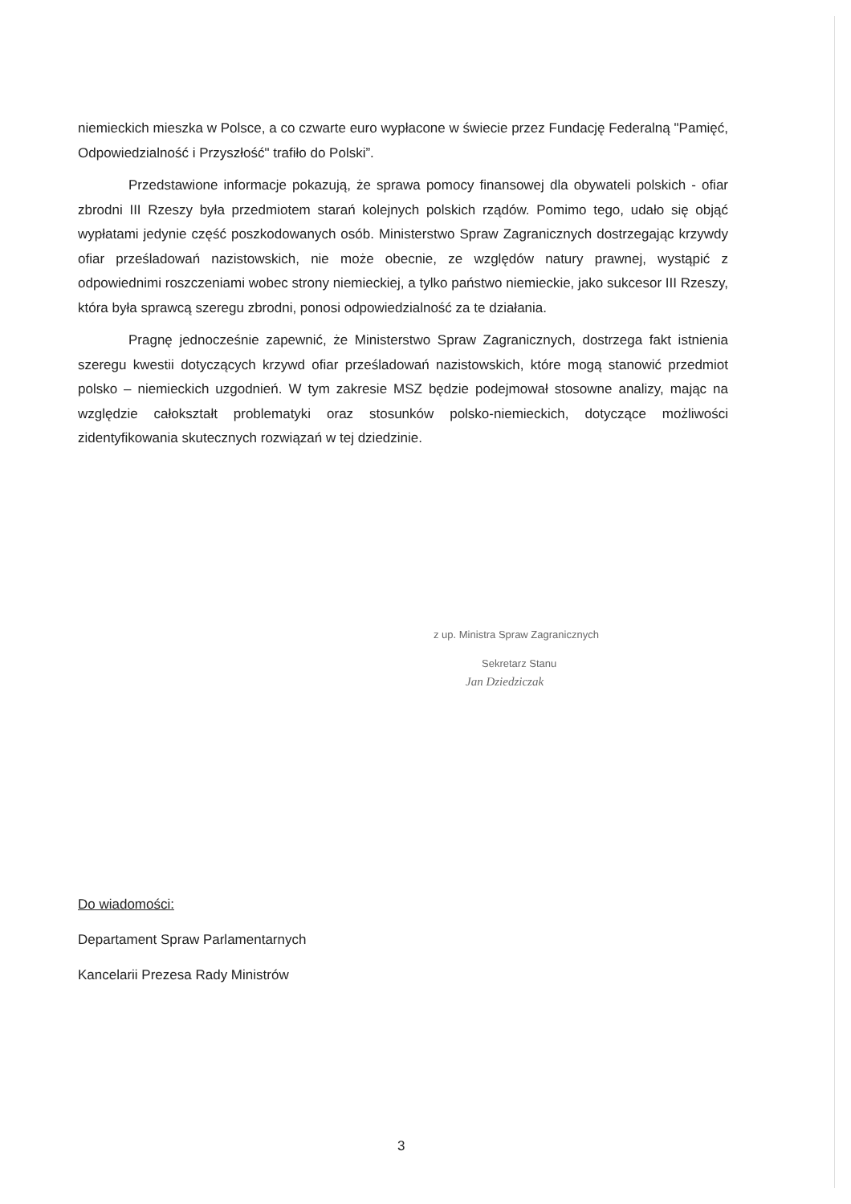niemieckich mieszka w Polsce, a co czwarte euro wypłacone w świecie przez Fundację Federalną "Pamięć, Odpowiedzialność i Przyszłość" trafiło do Polski”.
Przedstawione informacje pokazują, że sprawa pomocy finansowej dla obywateli polskich - ofiar zbrodni III Rzeszy była przedmiotem starań kolejnych polskich rządów. Pomimo tego, udało się objąć wypłatami jedynie część poszkodowanych osób. Ministerstwo Spraw Zagranicznych dostrzegając krzywdy ofiar prześladowań nazistowskich, nie może obecnie, ze względów natury prawnej, wystąpić z odpowiednimi roszczeniami wobec strony niemieckiej, a tylko państwo niemieckie, jako sukcesor III Rzeszy, która była sprawcą szeregu zbrodni, ponosi odpowiedzialność za te działania.
Pragnę jednocześnie zapewnić, że Ministerstwo Spraw Zagranicznych, dostrzega fakt istnienia szeregu kwestii dotyczących krzywd ofiar prześladowań nazistowskich, które mogą stanowić przedmiot polsko – niemieckich uzgodnień. W tym zakresie MSZ będzie podejmował stosowne analizy, mając na względzie całokształt problematyki oraz stosunków polsko-niemieckich, dotyczące możliwości zidentyfikowania skutecznych rozwiązań w tej dziedzinie.
z up. Ministra Spraw Zagranicznych
Sekretarz Stanu
Jan Dziedziczak
Do wiadomości:
Departament Spraw Parlamentarnych
Kancelarii Prezesa Rady Ministrów
3